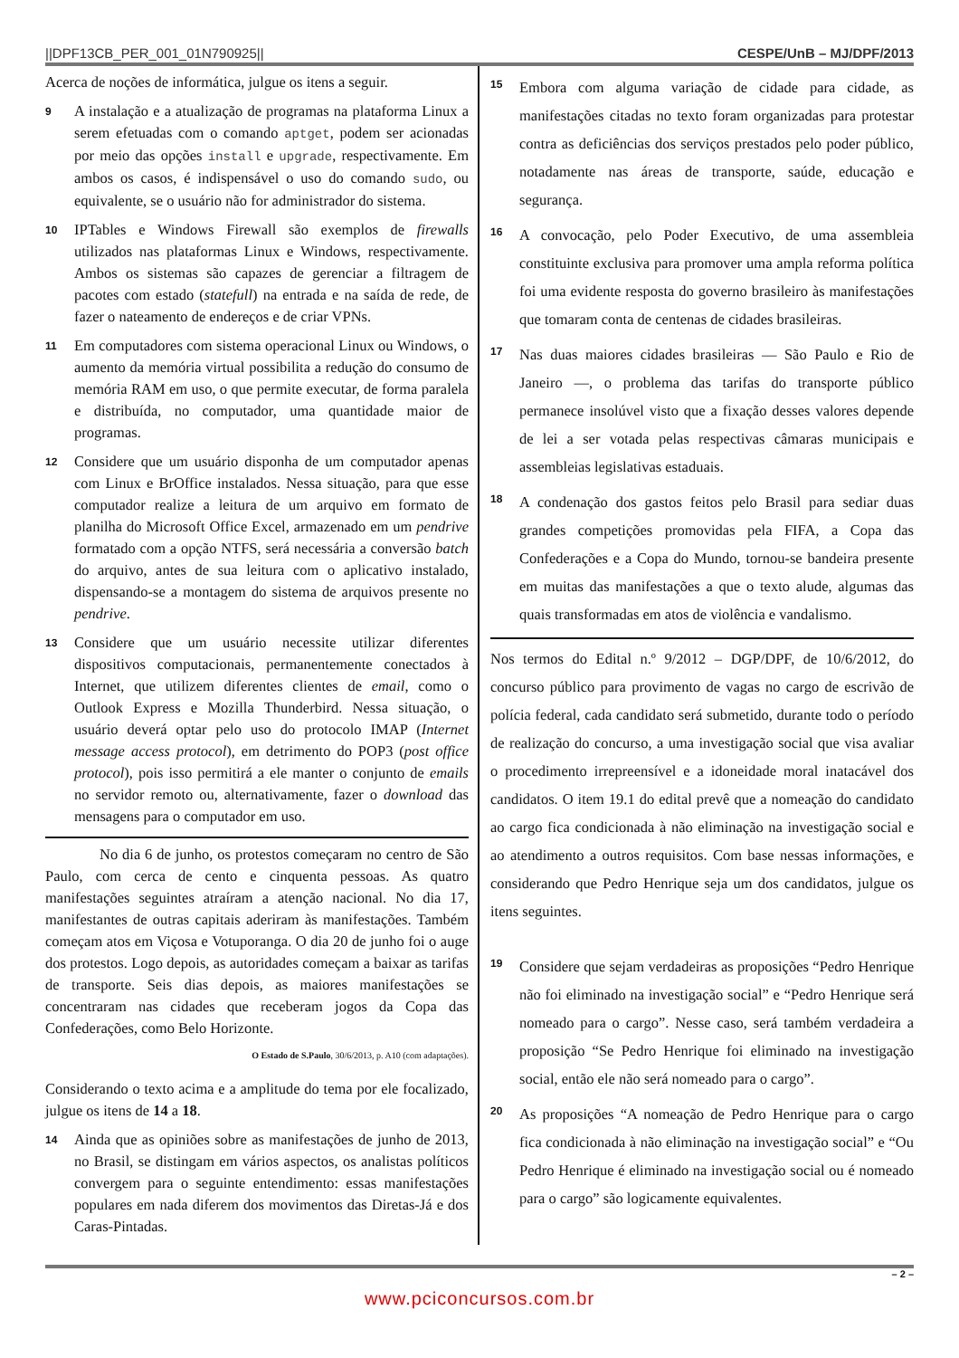||DPF13CB_PER_001_01N790925|| CESPE/UnB – MJ/DPF/2013
Acerca de noções de informática, julgue os itens a seguir.
9
A instalação e a atualização de programas na plataforma Linux a serem efetuadas com o comando aptget, podem ser acionadas por meio das opções install e upgrade, respectivamente. Em ambos os casos, é indispensável o uso do comando sudo, ou equivalente, se o usuário não for administrador do sistema.
10
IPTables e Windows Firewall são exemplos de firewalls utilizados nas plataformas Linux e Windows, respectivamente. Ambos os sistemas são capazes de gerenciar a filtragem de pacotes com estado (statefull) na entrada e na saída de rede, de fazer o nateamento de endereços e de criar VPNs.
11
Em computadores com sistema operacional Linux ou Windows, o aumento da memória virtual possibilita a redução do consumo de memória RAM em uso, o que permite executar, de forma paralela e distribuída, no computador, uma quantidade maior de programas.
12
Considere que um usuário disponha de um computador apenas com Linux e BrOffice instalados. Nessa situação, para que esse computador realize a leitura de um arquivo em formato de planilha do Microsoft Office Excel, armazenado em um pendrive formatado com a opção NTFS, será necessária a conversão batch do arquivo, antes de sua leitura com o aplicativo instalado, dispensando-se a montagem do sistema de arquivos presente no pendrive.
13
Considere que um usuário necessite utilizar diferentes dispositivos computacionais, permanentemente conectados à Internet, que utilizem diferentes clientes de email, como o Outlook Express e Mozilla Thunderbird. Nessa situação, o usuário deverá optar pelo uso do protocolo IMAP (Internet message access protocol), em detrimento do POP3 (post office protocol), pois isso permitirá a ele manter o conjunto de emails no servidor remoto ou, alternativamente, fazer o download das mensagens para o computador em uso.
No dia 6 de junho, os protestos começaram no centro de São Paulo, com cerca de cento e cinquenta pessoas. As quatro manifestações seguintes atraíram a atenção nacional. No dia 17, manifestantes de outras capitais aderiram às manifestações. Também começam atos em Viçosa e Votuporanga. O dia 20 de junho foi o auge dos protestos. Logo depois, as autoridades começam a baixar as tarifas de transporte. Seis dias depois, as maiores manifestações se concentraram nas cidades que receberam jogos da Copa das Confederações, como Belo Horizonte.
O Estado de S.Paulo, 30/6/2013, p. A10 (com adaptações).
Considerando o texto acima e a amplitude do tema por ele focalizado, julgue os itens de 14 a 18.
14
Ainda que as opiniões sobre as manifestações de junho de 2013, no Brasil, se distingam em vários aspectos, os analistas políticos convergem para o seguinte entendimento: essas manifestações populares em nada diferem dos movimentos das Diretas-Já e dos Caras-Pintadas.
15
Embora com alguma variação de cidade para cidade, as manifestações citadas no texto foram organizadas para protestar contra as deficiências dos serviços prestados pelo poder público, notadamente nas áreas de transporte, saúde, educação e segurança.
16
A convocação, pelo Poder Executivo, de uma assembleia constituinte exclusiva para promover uma ampla reforma política foi uma evidente resposta do governo brasileiro às manifestações que tomaram conta de centenas de cidades brasileiras.
17
Nas duas maiores cidades brasileiras — São Paulo e Rio de Janeiro —, o problema das tarifas do transporte público permanece insolúvel visto que a fixação desses valores depende de lei a ser votada pelas respectivas câmaras municipais e assembleias legislativas estaduais.
18
A condenação dos gastos feitos pelo Brasil para sediar duas grandes competições promovidas pela FIFA, a Copa das Confederações e a Copa do Mundo, tornou-se bandeira presente em muitas das manifestações a que o texto alude, algumas das quais transformadas em atos de violência e vandalismo.
Nos termos do Edital n.º 9/2012 – DGP/DPF, de 10/6/2012, do concurso público para provimento de vagas no cargo de escrivão de polícia federal, cada candidato será submetido, durante todo o período de realização do concurso, a uma investigação social que visa avaliar o procedimento irrepreensível e a idoneidade moral inatacável dos candidatos. O item 19.1 do edital prevê que a nomeação do candidato ao cargo fica condicionada à não eliminação na investigação social e ao atendimento a outros requisitos. Com base nessas informações, e considerando que Pedro Henrique seja um dos candidatos, julgue os itens seguintes.
19
Considere que sejam verdadeiras as proposições “Pedro Henrique não foi eliminado na investigação social” e “Pedro Henrique será nomeado para o cargo”. Nesse caso, será também verdadeira a proposição “Se Pedro Henrique foi eliminado na investigação social, então ele não será nomeado para o cargo”.
20
As proposições “A nomeação de Pedro Henrique para o cargo fica condicionada à não eliminação na investigação social” e “Ou Pedro Henrique é eliminado na investigação social ou é nomeado para o cargo” são logicamente equivalentes.
– 2 –
www.pciconcursos.com.br